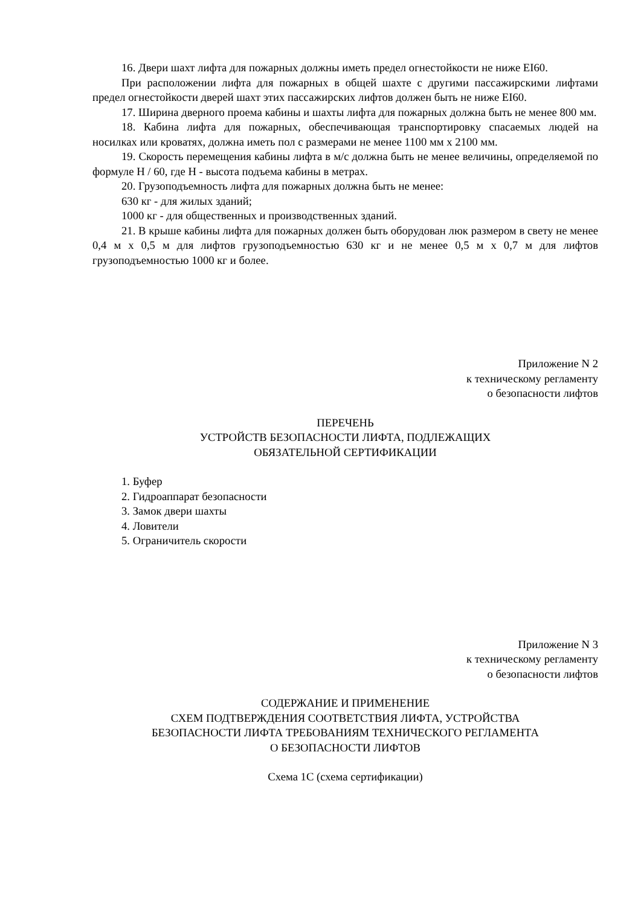16. Двери шахт лифта для пожарных должны иметь предел огнестойкости не ниже EI60.
При расположении лифта для пожарных в общей шахте с другими пассажирскими лифтами предел огнестойкости дверей шахт этих пассажирских лифтов должен быть не ниже EI60.
17. Ширина дверного проема кабины и шахты лифта для пожарных должна быть не менее 800 мм.
18. Кабина лифта для пожарных, обеспечивающая транспортировку спасаемых людей на носилках или кроватях, должна иметь пол с размерами не менее 1100 мм х 2100 мм.
19. Скорость перемещения кабины лифта в м/с должна быть не менее величины, определяемой по формуле H / 60, где H - высота подъема кабины в метрах.
20. Грузоподъемность лифта для пожарных должна быть не менее:
630 кг - для жилых зданий;
1000 кг - для общественных и производственных зданий.
21. В крыше кабины лифта для пожарных должен быть оборудован люк размером в свету не менее 0,4 м х 0,5 м для лифтов грузоподъемностью 630 кг и не менее 0,5 м х 0,7 м для лифтов грузоподъемностью 1000 кг и более.
Приложение N 2
к техническому регламенту
о безопасности лифтов
ПЕРЕЧЕНЬ
УСТРОЙСТВ БЕЗОПАСНОСТИ ЛИФТА, ПОДЛЕЖАЩИХ
ОБЯЗАТЕЛЬНОЙ СЕРТИФИКАЦИИ
1. Буфер
2. Гидроаппарат безопасности
3. Замок двери шахты
4. Ловители
5. Ограничитель скорости
Приложение N 3
к техническому регламенту
о безопасности лифтов
СОДЕРЖАНИЕ И ПРИМЕНЕНИЕ
СХЕМ ПОДТВЕРЖДЕНИЯ СООТВЕТСТВИЯ ЛИФТА, УСТРОЙСТВА
БЕЗОПАСНОСТИ ЛИФТА ТРЕБОВАНИЯМ ТЕХНИЧЕСКОГО РЕГЛАМЕНТА
О БЕЗОПАСНОСТИ ЛИФТОВ
Схема 1С (схема сертификации)